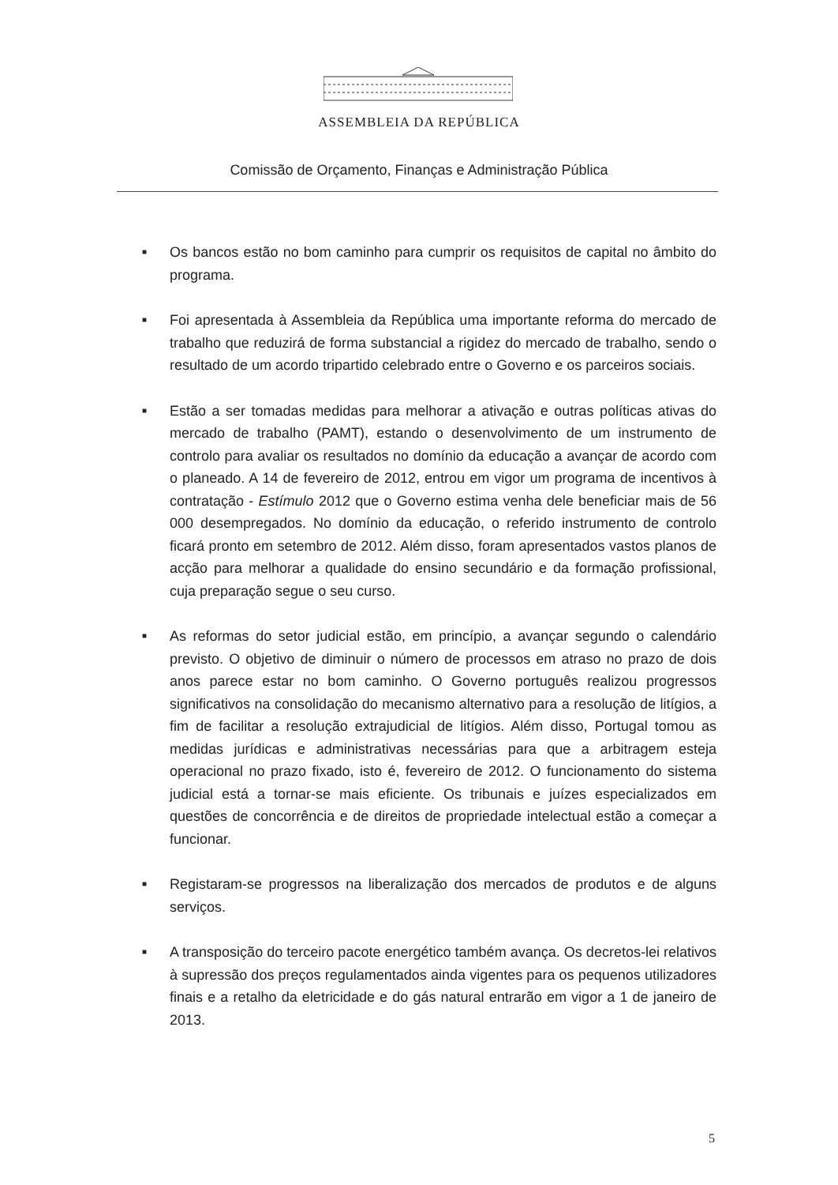ASSEMBLEIA DA REPÚBLICA
Comissão de Orçamento, Finanças e Administração Pública
■ Os bancos estão no bom caminho para cumprir os requisitos de capital no âmbito do programa.
■ Foi apresentada à Assembleia da República uma importante reforma do mercado de trabalho que reduzirá de forma substancial a rigidez do mercado de trabalho, sendo o resultado de um acordo tripartido celebrado entre o Governo e os parceiros sociais.
■ Estão a ser tomadas medidas para melhorar a ativação e outras políticas ativas do mercado de trabalho (PAMT), estando o desenvolvimento de um instrumento de controlo para avaliar os resultados no domínio da educação a avançar de acordo com o planeado. A 14 de fevereiro de 2012, entrou em vigor um programa de incentivos à contratação - Estímulo 2012 que o Governo estima venha dele beneficiar mais de 56 000 desempregados. No domínio da educação, o referido instrumento de controlo ficará pronto em setembro de 2012. Além disso, foram apresentados vastos planos de acção para melhorar a qualidade do ensino secundário e da formação profissional, cuja preparação segue o seu curso.
■ As reformas do setor judicial estão, em princípio, a avançar segundo o calendário previsto. O objetivo de diminuir o número de processos em atraso no prazo de dois anos parece estar no bom caminho. O Governo português realizou progressos significativos na consolidação do mecanismo alternativo para a resolução de litígios, a fim de facilitar a resolução extrajudicial de litígios. Além disso, Portugal tomou as medidas jurídicas e administrativas necessárias para que a arbitragem esteja operacional no prazo fixado, isto é, fevereiro de 2012. O funcionamento do sistema judicial está a tornar-se mais eficiente. Os tribunais e juízes especializados em questões de concorrência e de direitos de propriedade intelectual estão a começar a funcionar.
■ Registaram-se progressos na liberalização dos mercados de produtos e de alguns serviços.
■ A transposição do terceiro pacote energético também avança. Os decretos-lei relativos à supressão dos preços regulamentados ainda vigentes para os pequenos utilizadores finais e a retalho da eletricidade e do gás natural entrarão em vigor a 1 de janeiro de 2013.
5